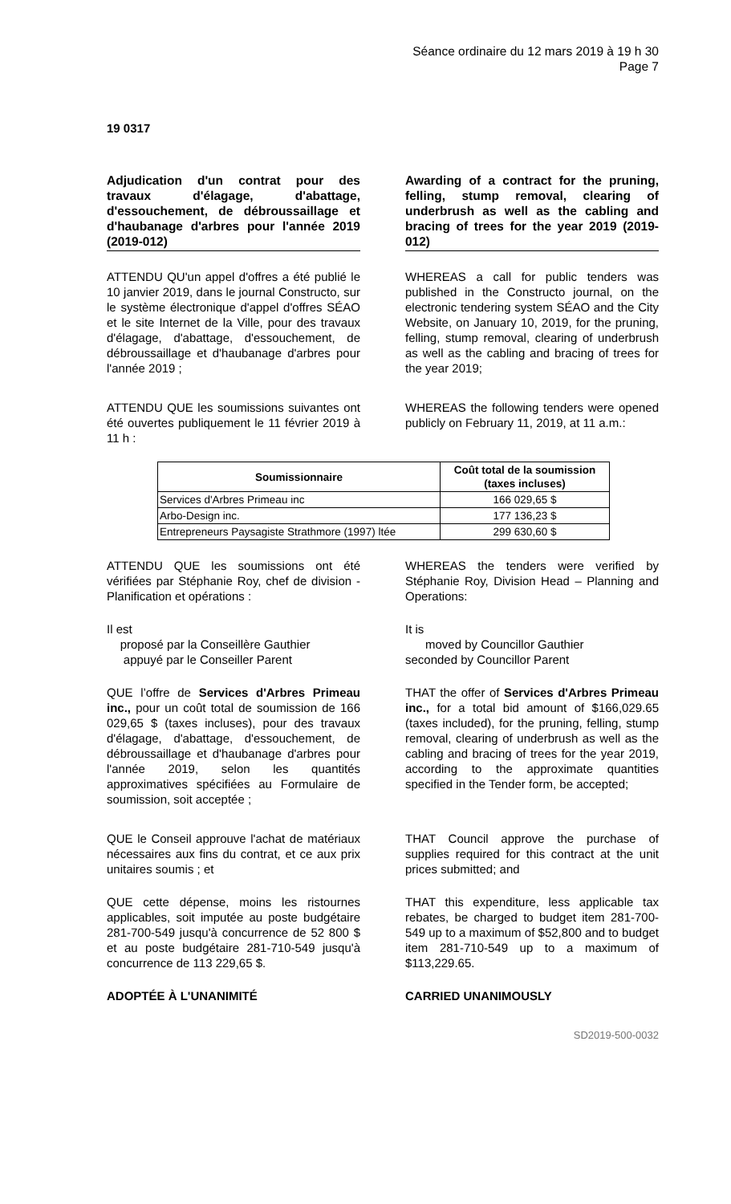Séance ordinaire du 12 mars 2019 à 19 h 30
Page 7
19 0317
Adjudication d'un contrat pour des travaux d'élagage, d'abattage, d'essouchement, de débroussaillage et d'haubanage d'arbres pour l'année 2019 (2019-012)
Awarding of a contract for the pruning, felling, stump removal, clearing of underbrush as well as the cabling and bracing of trees for the year 2019 (2019-012)
ATTENDU QU'un appel d'offres a été publié le 10 janvier 2019, dans le journal Constructo, sur le système électronique d'appel d'offres SÉAO et le site Internet de la Ville, pour des travaux d'élagage, d'abattage, d'essouchement, de débroussaillage et d'haubanage d'arbres pour l'année 2019 ;
WHEREAS a call for public tenders was published in the Constructo journal, on the electronic tendering system SÉAO and the City Website, on January 10, 2019, for the pruning, felling, stump removal, clearing of underbrush as well as the cabling and bracing of trees for the year 2019;
ATTENDU QUE les soumissions suivantes ont été ouvertes publiquement le 11 février 2019 à 11 h :
WHEREAS the following tenders were opened publicly on February 11, 2019, at 11 a.m.:
| Soumissionnaire | Coût total de la soumission (taxes incluses) |
| --- | --- |
| Services d'Arbres Primeau inc | 166 029,65 $ |
| Arbo-Design inc. | 177 136,23 $ |
| Entrepreneurs Paysagiste Strathmore (1997) ltée | 299 630,60 $ |
ATTENDU QUE les soumissions ont été vérifiées par Stéphanie Roy, chef de division - Planification et opérations :
WHEREAS the tenders were verified by Stéphanie Roy, Division Head – Planning and Operations:
Il est
proposé par la Conseillère Gauthier
appuyé par le Conseiller Parent
It is
moved by Councillor Gauthier
seconded by Councillor Parent
QUE l’offre de Services d'Arbres Primeau inc., pour un coût total de soumission de 166 029,65 $ (taxes incluses), pour des travaux d'élagage, d'abattage, d'essouchement, de débroussaillage et d'haubanage d'arbres pour l'année 2019, selon les quantités approximatives spécifiées au Formulaire de soumission, soit acceptée ;
THAT the offer of Services d'Arbres Primeau inc., for a total bid amount of $166,029.65 (taxes included), for the pruning, felling, stump removal, clearing of underbrush as well as the cabling and bracing of trees for the year 2019, according to the approximate quantities specified in the Tender form, be accepted;
QUE le Conseil approuve l'achat de matériaux nécessaires aux fins du contrat, et ce aux prix unitaires soumis ; et
THAT Council approve the purchase of supplies required for this contract at the unit prices submitted; and
QUE cette dépense, moins les ristournes applicables, soit imputée au poste budgétaire 281-700-549 jusqu'à concurrence de 52 800 $ et au poste budgétaire 281-710-549 jusqu'à concurrence de 113 229,65 $.
THAT this expenditure, less applicable tax rebates, be charged to budget item 281-700-549 up to a maximum of $52,800 and to budget item 281-710-549 up to a maximum of $113,229.65.
ADOPTÉE À L'UNANIMITÉ CARRIED UNANIMOUSLY
SD2019-500-0032